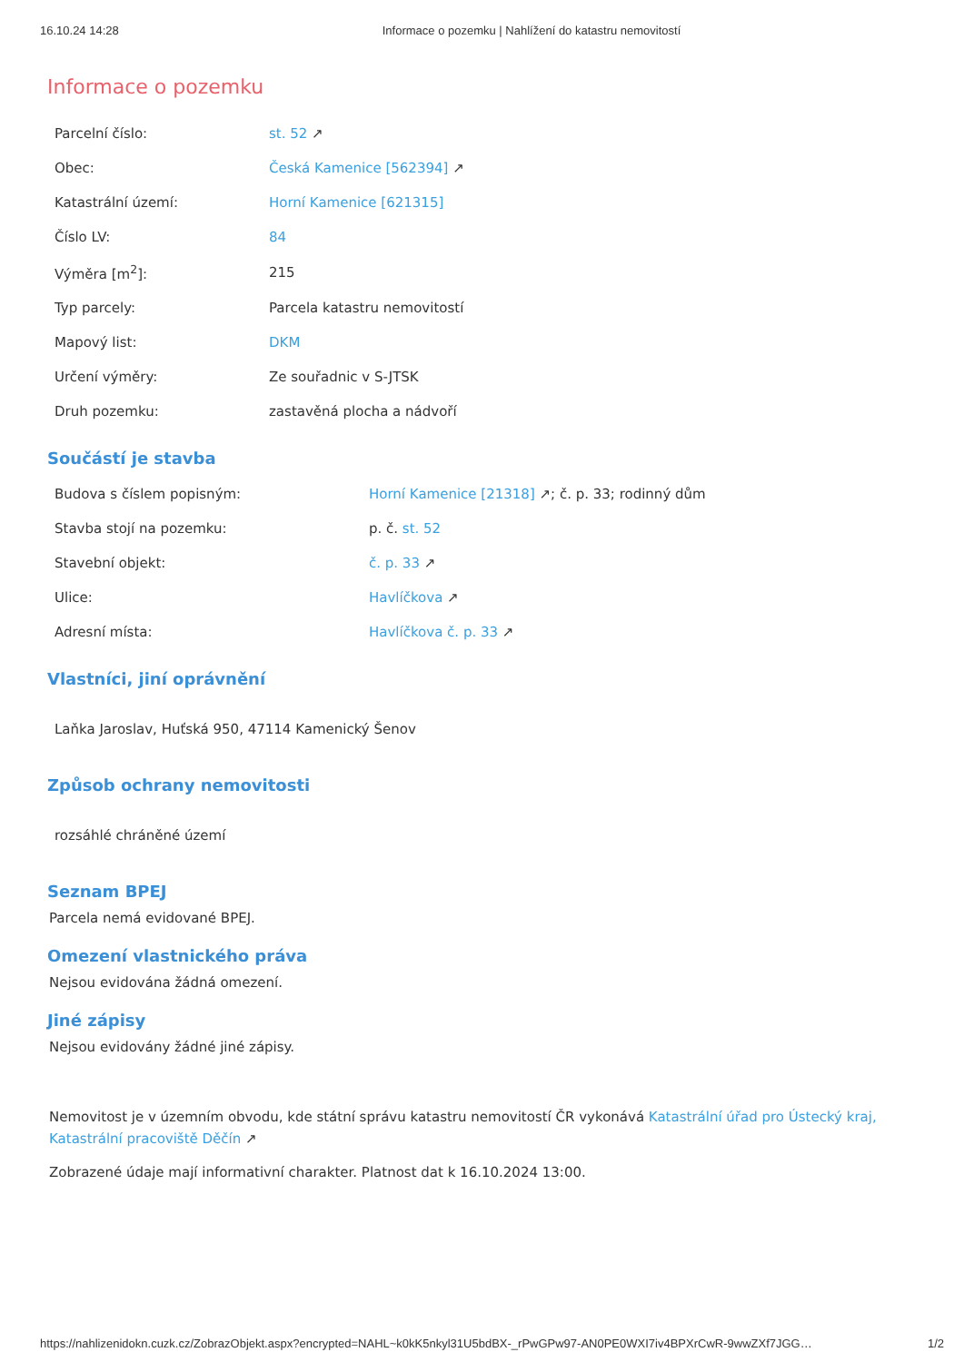16.10.24 14:28 Informace o pozemku | Nahlížení do katastru nemovitostí
Informace o pozemku
| Parcelní číslo: | st. 52 ↗ |
| Obec: | Česká Kamenice [562394] ↗ |
| Katastrální území: | Horní Kamenice [621315] |
| Číslo LV: | 84 |
| Výměra [m<sup>2</sup>]: | 215 |
| Typ parcely: | Parcela katastru nemovitostí |
| Mapový list: | DKM |
| Určení výměry: | Ze souřadnic v S-JTSK |
| Druh pozemku: | zastavěná plocha a nádvoří |
Součástí je stavba
| Budova s číslem popisným: | Horní Kamenice [21318] ↗; č. p. 33; rodinný dům |
| Stavba stojí na pozemku: | p. č. st. 52 |
| Stavební objekt: | č. p. 33 ↗ |
| Ulice: | Havlíčkova ↗ |
| Adresní místa: | Havlíčkova č. p. 33 ↗ |
Vlastníci, jiní oprávnění
Laňka Jaroslav, Huťská 950, 47114 Kamenický Šenov
Způsob ochrany nemovitosti
rozsáhlé chráněné území
Seznam BPEJ
Parcela nemá evidované BPEJ.
Omezení vlastnického práva
Nejsou evidována žádná omezení.
Jiné zápisy
Nejsou evidovány žádné jiné zápisy.
Nemovitost je v územním obvodu, kde státní správu katastru nemovitostí ČR vykonává Katastrální úřad pro Ústecký kraj, Katastrální pracoviště Děčín ↗
Zobrazené údaje mají informativní charakter. Platnost dat k 16.10.2024 13:00.
https://nahlizenidokn.cuzk.cz/ZobrazObjekt.aspx?encrypted=NAHL~k0kK5nkyl31U5bdBX-_rPwGPw97-AN0PE0WXI7iv4BPXrCwR-9wwZXf7JGG… 1/2